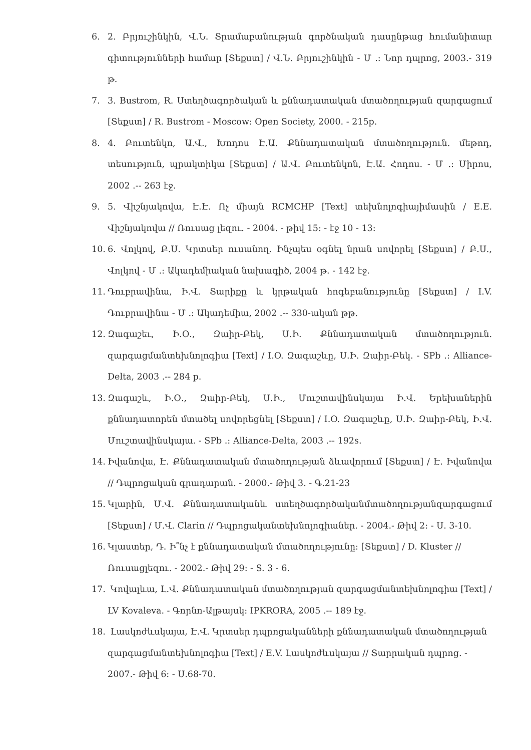6. 2. Բրյուշինկին, Վ.Ն. Տրամաբանության գործնական դասընթաց հումանիտար գիտությունների համար [Տեքստ] / Վ.Ն. Բրյուշինկին - Մ .: Նոր դպրոց, 2003.- 319 թ.
7. 3. Bustrom, R. Ստեղծագործական և քննադատական մտածողության զարգացում [Տեքստ] / R. Bustrom - Moscow: Open Society, 2000. - 215p.
8. 4. Բուտենկո, Ա.Վ., Խոդոս Է.Ա. Քննադատական մտածողություն. մեթոդ, տեսություն, պրակտիկա [Տեքստ] / Ա.Վ. Բուտենկոն, Է.Ա. Հոդոս. - Մ .: Միրոս, 2002 .-- 263 էջ.
9. 5. Վիշնյակովա, Է.Է. Ոչ միայն RCMCHP [Text] տեխնոլոգիայիմասին / E.E. Վիշնյակովա // Ռուսաց լեզու. - 2004. - թիվ 15: - էջ 10 - 13:
10. 6. Վոլկով, Բ.Ս. Կրտսեր ուսանող. Ինչպես օգնել նրան սովորել [Տեքստ] / Բ.Ս., Վոլկով - Մ .: Ակադեմիական նախագիծ, 2004 թ. - 142 էջ.
11. Դուբրավինա, Ի.Վ. Տարիքը և կրթական հոգեբանությունը [Տեքստ] / I.V. Դուբրավինա - Մ .: Ակադեմիա, 2002 .-- 330-ական թթ.
12. Զագաշեւ, Ի.Օ., Զաիր-Բեկ, Ս.Ի. Քննադատական մտածողություն. զարգացմանտեխնոլոգիա [Text] / I.O. Զագաշևը, Ս.Ի. Զաիր-Բեկ. - SPb .: Alliance-Delta, 2003 .-- 284 p.
13. Զագաշև, Ի.Օ., Զաիր-Բեկ, Ս.Ի., Մուշտավինսկայա Ի.Վ. Երեխաներին քննադատորեն մտածել սովորեցնել [Տեքստ] / I.O. Զագաշևը, Ս.Ի. Զաիր-Բեկ, Ի.Վ. Մուշտավինսկայա. - SPb .: Alliance-Delta, 2003 .-- 192s.
14. Իվանովա, Է. Քննադատական մտածողության ձևավորում [Տեքստ] / Է. Իվանովա // Դպրոցական գրադարան. - 2000.- Թիվ 3. - Գ.21-23
15. Կլարին, Մ.Վ. Քննադատականև ստեղծագործականմտածողությանզարգացում [Տեքստ] / Մ.Վ. Clarin // Դպրոցականտեխնոլոգիաներ. - 2004.- Թիվ 2: - Ս. 3-10.
16. Կլաստեր, Դ. Ի՞նչ է քննադատական մտածողությունը: [Տեքստ] / D. Kluster // Ռուսացլեզու. - 2002.- Թիվ 29: - S. 3 - 6.
17. Կովալևա, Լ.Վ. Քննադատական մտածողության զարգացմանտեխնոլոգիա [Text] / LV Kovaleva. - Գորնո-Ալթայսկ: IPKRORA, 2005 .-- 189 էջ.
18. Լասկոժևսկայա, Է.Վ. Կրտսեր դպրոցականների քննադատական մտածողության զարգացմանտեխնոլոգիա [Text] / E.V. Լասկոժևսկայա // Տարրական դպրոց. - 2007.- Թիվ 6: - Ս.68-70.